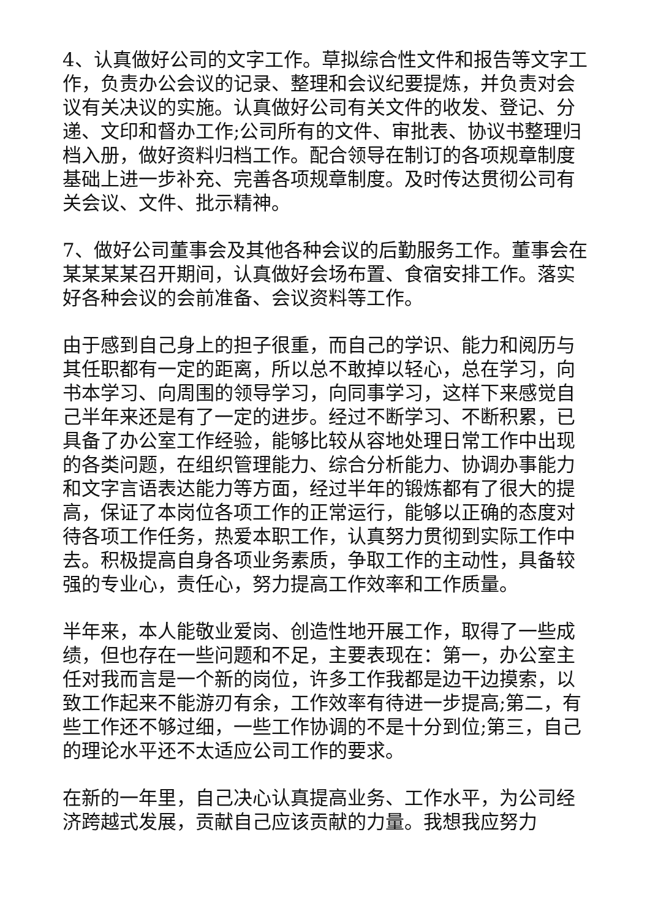4、认真做好公司的文字工作。草拟综合性文件和报告等文字工作，负责办公会议的记录、整理和会议纪要提炼，并负责对会议有关决议的实施。认真做好公司有关文件的收发、登记、分递、文印和督办工作;公司所有的文件、审批表、协议书整理归档入册，做好资料归档工作。配合领导在制订的各项规章制度基础上进一步补充、完善各项规章制度。及时传达贯彻公司有关会议、文件、批示精神。
7、做好公司董事会及其他各种会议的后勤服务工作。董事会在某某某某召开期间，认真做好会场布置、食宿安排工作。落实好各种会议的会前准备、会议资料等工作。
由于感到自己身上的担子很重，而自己的学识、能力和阅历与其任职都有一定的距离，所以总不敢掉以轻心，总在学习，向书本学习、向周围的领导学习，向同事学习，这样下来感觉自己半年来还是有了一定的进步。经过不断学习、不断积累，已具备了办公室工作经验，能够比较从容地处理日常工作中出现的各类问题，在组织管理能力、综合分析能力、协调办事能力和文字言语表达能力等方面，经过半年的锻炼都有了很大的提高，保证了本岗位各项工作的正常运行，能够以正确的态度对待各项工作任务，热爱本职工作，认真努力贯彻到实际工作中去。积极提高自身各项业务素质，争取工作的主动性，具备较强的专业心，责任心，努力提高工作效率和工作质量。
半年来，本人能敬业爱岗、创造性地开展工作，取得了一些成绩，但也存在一些问题和不足，主要表现在：第一，办公室主任对我而言是一个新的岗位，许多工作我都是边干边摸索，以致工作起来不能游刃有余，工作效率有待进一步提高;第二，有些工作还不够过细，一些工作协调的不是十分到位;第三，自己的理论水平还不太适应公司工作的要求。
在新的一年里，自己决心认真提高业务、工作水平，为公司经济跨越式发展，贡献自己应该贡献的力量。我想我应努力